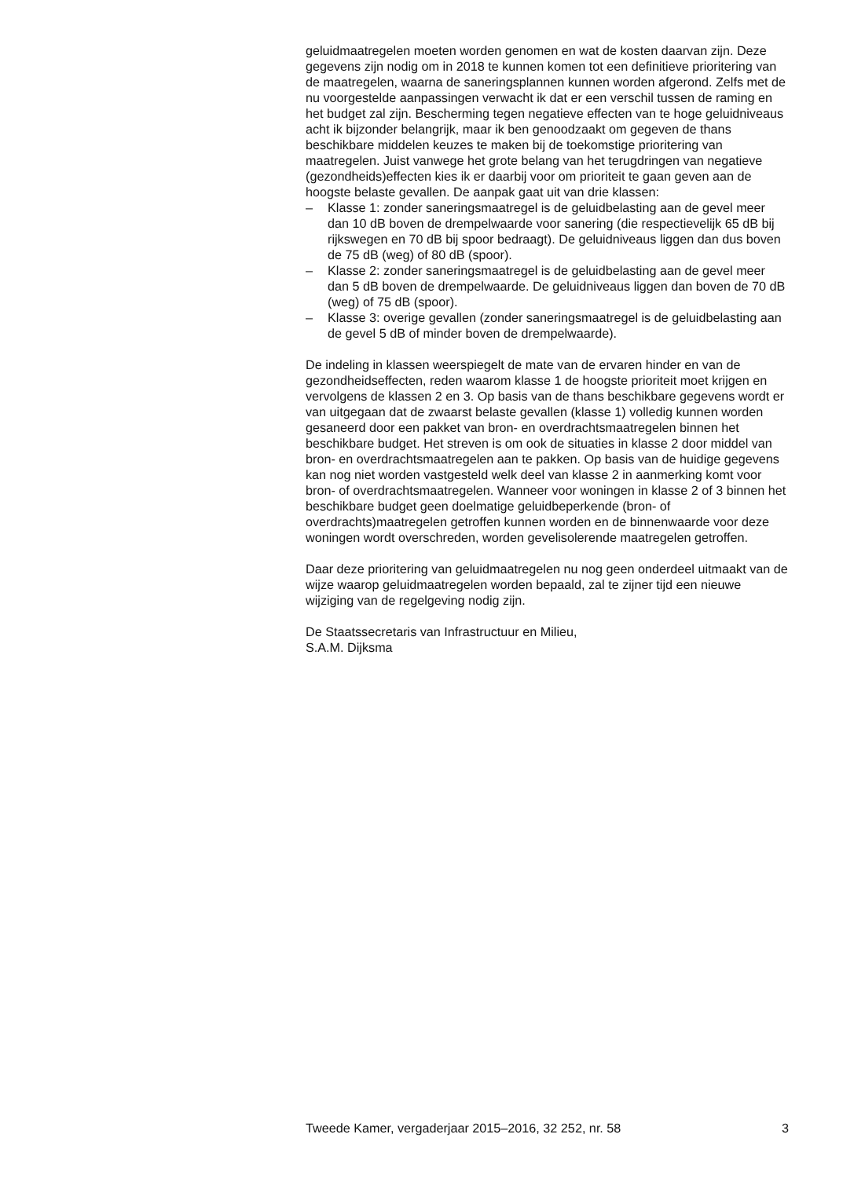geluidmaatregelen moeten worden genomen en wat de kosten daarvan zijn. Deze gegevens zijn nodig om in 2018 te kunnen komen tot een definitieve prioritering van de maatregelen, waarna de saneringsplannen kunnen worden afgerond. Zelfs met de nu voorgestelde aanpassingen verwacht ik dat er een verschil tussen de raming en het budget zal zijn. Bescherming tegen negatieve effecten van te hoge geluidniveaus acht ik bijzonder belangrijk, maar ik ben genoodzaakt om gegeven de thans beschikbare middelen keuzes te maken bij de toekomstige prioritering van maatregelen. Juist vanwege het grote belang van het terugdringen van negatieve (gezondheids)effecten kies ik er daarbij voor om prioriteit te gaan geven aan de hoogste belaste gevallen. De aanpak gaat uit van drie klassen:
– Klasse 1: zonder saneringsmaatregel is de geluidbelasting aan de gevel meer dan 10 dB boven de drempelwaarde voor sanering (die respectievelijk 65 dB bij rijkswegen en 70 dB bij spoor bedraagt). De geluidniveaus liggen dan dus boven de 75 dB (weg) of 80 dB (spoor).
– Klasse 2: zonder saneringsmaatregel is de geluidbelasting aan de gevel meer dan 5 dB boven de drempelwaarde. De geluidniveaus liggen dan boven de 70 dB (weg) of 75 dB (spoor).
– Klasse 3: overige gevallen (zonder saneringsmaatregel is de geluidbelasting aan de gevel 5 dB of minder boven de drempelwaarde).
De indeling in klassen weerspiegelt de mate van de ervaren hinder en van de gezondheidseffecten, reden waarom klasse 1 de hoogste prioriteit moet krijgen en vervolgens de klassen 2 en 3. Op basis van de thans beschikbare gegevens wordt er van uitgegaan dat de zwaarst belaste gevallen (klasse 1) volledig kunnen worden gesaneerd door een pakket van bron- en overdrachtsmaatregelen binnen het beschikbare budget. Het streven is om ook de situaties in klasse 2 door middel van bron- en overdrachtsmaatregelen aan te pakken. Op basis van de huidige gegevens kan nog niet worden vastgesteld welk deel van klasse 2 in aanmerking komt voor bron- of overdrachtsmaatregelen. Wanneer voor woningen in klasse 2 of 3 binnen het beschikbare budget geen doelmatige geluidbeperkende (bron- of overdrachts)maatregelen getroffen kunnen worden en de binnenwaarde voor deze woningen wordt overschreden, worden gevelisolerende maatregelen getroffen.
Daar deze prioritering van geluidmaatregelen nu nog geen onderdeel uitmaakt van de wijze waarop geluidmaatregelen worden bepaald, zal te zijner tijd een nieuwe wijziging van de regelgeving nodig zijn.
De Staatssecretaris van Infrastructuur en Milieu,
S.A.M. Dijksma
Tweede Kamer, vergaderjaar 2015–2016, 32 252, nr. 58 3